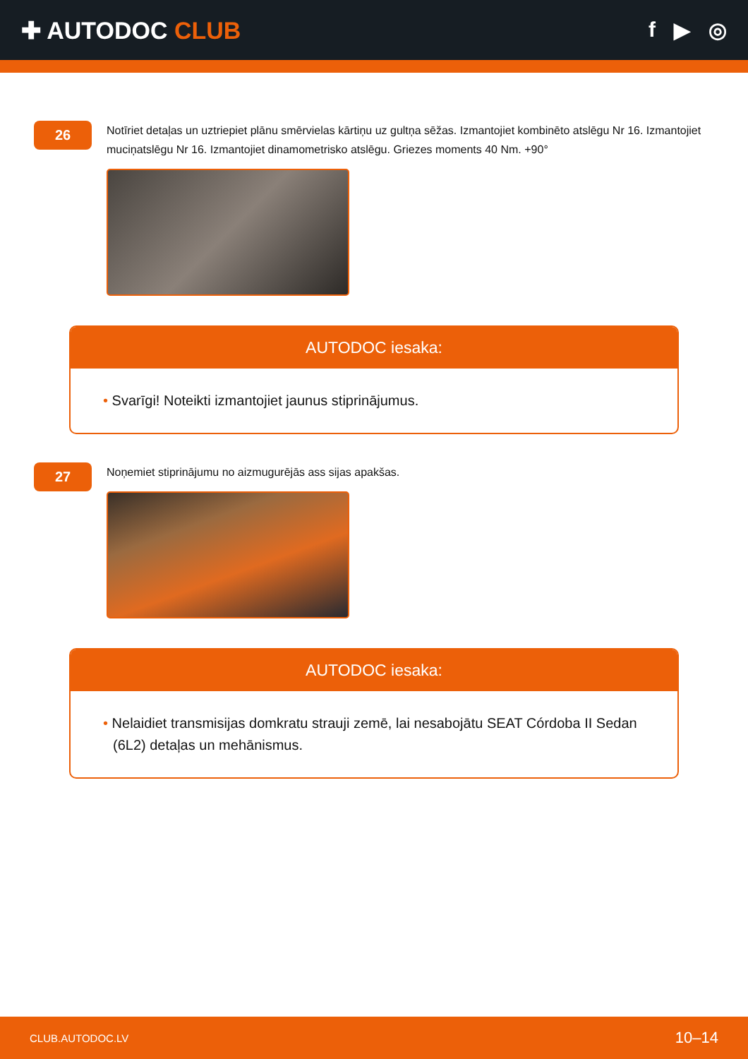✚ AUTODOC CLUB f ▶ ◎
26
Notīriet detaļas un uztriepiet plānu smērvielas kārtiņu uz gultņa sēžas. Izmantojiet kombinēto atslēgu Nr 16. Izmantojiet muciņatslēgu Nr 16. Izmantojiet dinamometrisko atslēgu. Griezes moments 40 Nm. +90°
AUTODOC iesaka:
• Svarīgi! Noteikti izmantojiet jaunus stiprinājumus.
27
Noņemiet stiprinājumu no aizmugurējās ass sijas apakšas.
AUTODOC iesaka:
• Nelaidiet transmisijas domkratu strauji zemē, lai nesabojātu SEAT Córdoba II Sedan (6L2) detaļas un mehānismus.
CLUB.AUTODOC.LV 10–14